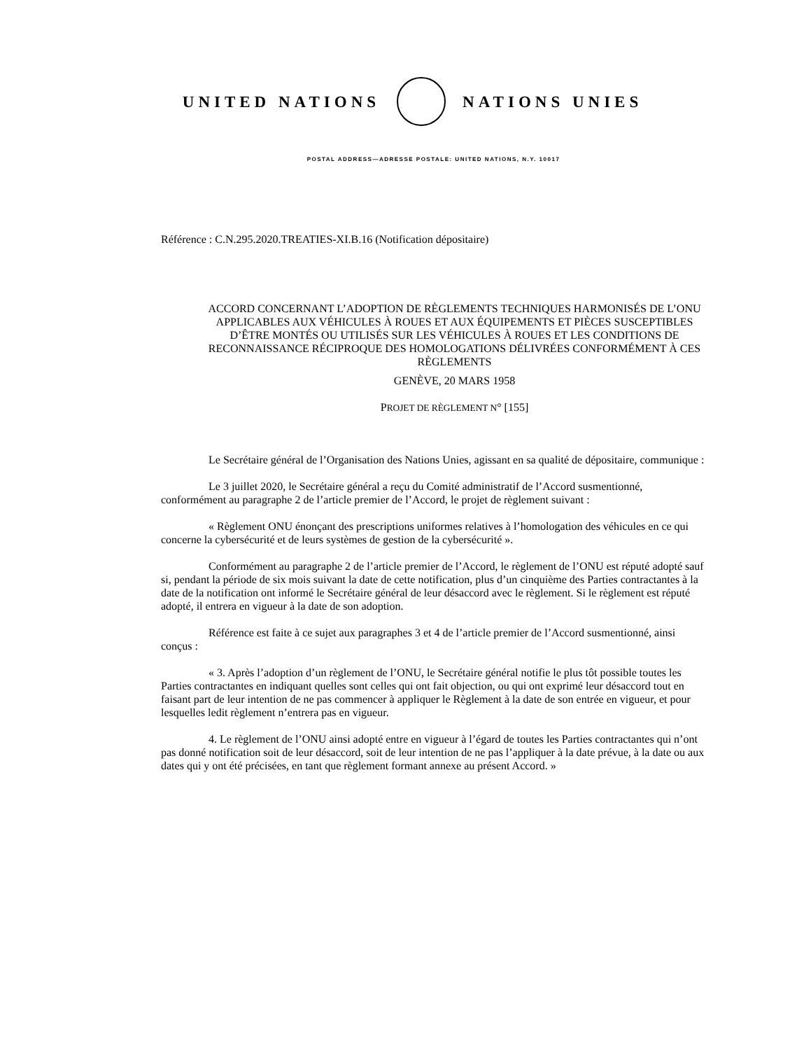UNITED NATIONS NATIONS UNIES
POSTAL ADDRESS—ADRESSE POSTALE: UNITED NATIONS, N.Y. 10017
Référence : C.N.295.2020.TREATIES-XI.B.16 (Notification dépositaire)
ACCORD CONCERNANT L’ADOPTION DE RÈGLEMENTS TECHNIQUES HARMONISÉS DE L’ONU APPLICABLES AUX VÉHICULES À ROUES ET AUX ÉQUIPEMENTS ET PIÈCES SUSCEPTIBLES D’ÊTRE MONTÉS OU UTILISÉS SUR LES VÉHICULES À ROUES ET LES CONDITIONS DE RECONNAISSANCE RÉCIPROQUE DES HOMOLOGATIONS DÉLIVRÉES CONFORMÉMENT À CES RÈGLEMENTS
GENÈVE, 20 MARS 1958
PROJET DE RÈGLEMENT N° [155]
Le Secrétaire général de l’Organisation des Nations Unies, agissant en sa qualité de dépositaire, communique :
Le 3 juillet 2020, le Secrétaire général a reçu du Comité administratif de l’Accord susmentionné, conformément au paragraphe 2 de l’article premier de l’Accord, le projet de règlement suivant :
« Règlement ONU énonçant des prescriptions uniformes relatives à l’homologation des véhicules en ce qui concerne la cybersécurité et de leurs systèmes de gestion de la cybersécurité ».
Conformément au paragraphe 2 de l’article premier de l’Accord, le règlement de l’ONU est réputé adopté sauf si, pendant la période de six mois suivant la date de cette notification, plus d’un cinquième des Parties contractantes à la date de la notification ont informé le Secrétaire général de leur désaccord avec le règlement. Si le règlement est réputé adopté, il entrera en vigueur à la date de son adoption.
Référence est faite à ce sujet aux paragraphes 3 et 4 de l’article premier de l’Accord susmentionné, ainsi conçus :
« 3. Après l’adoption d’un règlement de l’ONU, le Secrétaire général notifie le plus tôt possible toutes les Parties contractantes en indiquant quelles sont celles qui ont fait objection, ou qui ont exprimé leur désaccord tout en faisant part de leur intention de ne pas commencer à appliquer le Règlement à la date de son entrée en vigueur, et pour lesquelles ledit règlement n’entrera pas en vigueur.
4. Le règlement de l’ONU ainsi adopté entre en vigueur à l’égard de toutes les Parties contractantes qui n’ont pas donné notification soit de leur désaccord, soit de leur intention de ne pas l’appliquer à la date prévue, à la date ou aux dates qui y ont été précisées, en tant que règlement formant annexe au présent Accord. »